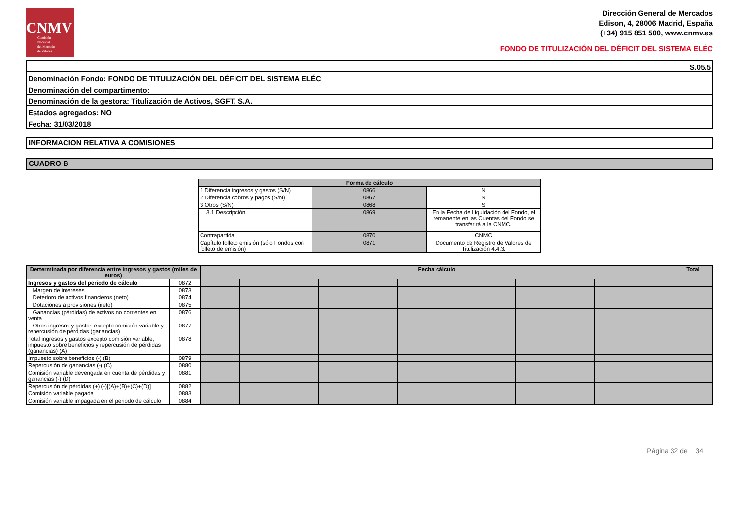CNMV
Comisión
Nacional
del Mercado
de Valores
Dirección General de Mercados
Edison, 4, 28006 Madrid, España
(+34) 915 851 500, www.cnmv.es
FONDO DE TITULIZACIÓN DEL DÉFICIT DEL SISTEMA ELÉC
| S.05.5 |
| Denominación Fondo: FONDO DE TITULIZACIÓN DEL DÉFICIT DEL SISTEMA ELÉC |
| Denominación del compartimento: |
| Denominación de la gestora: Titulización de Activos, SGFT, S.A. |
| Estados agregados: NO |
| Fecha: 31/03/2018 |
INFORMACION RELATIVA A COMISIONES
CUADRO B
| Forma de cálculo | | |
| --- | --- | --- |
| 1 Diferencia ingresos y gastos (S/N) | 0866 | N |
| 2 Diferencia cobros y pagos (S/N) | 0867 | N |
| 3 Otros (S/N) | 0868 | S |
| 3.1 Descripción | 0869 | En la Fecha de Liquidación del Fondo, el remanente en las Cuentas del Fondo se transferirá a la CNMC. |
| Contrapartida | 0870 | CNMC |
| Capítulo folleto emisión (sólo Fondos con folleto de emisión) | 0871 | Documento de Registro de Valores de Titulización 4.4.3. |
| Derterminada por diferencia entre ingresos y gastos (miles de euros) | | Fecha cálculo | | | | | | | | | | | | Total |
| --- | --- | --- | --- | --- | --- | --- | --- | --- | --- | --- | --- | --- | --- | --- |
| Ingresos y gastos del periodo de cálculo | 0872 | | | | | | | | | | | | | |
| Margen de intereses | 0873 | | | | | | | | | | | | | |
| Deterioro de activos financieros (neto) | 0874 | | | | | | | | | | | | | |
| Dotaciones a provisiones (neto) | 0875 | | | | | | | | | | | | | |
| Ganancias (pérdidas) de activos no corrientes en venta | 0876 | | | | | | | | | | | | | |
| Otros ingresos y gastos excepto comisión variable y repercusión de pérdidas (ganancias) | 0877 | | | | | | | | | | | | | |
| Total ingresos y gastos excepto comisión variable, impuesto sobre beneficios y repercusión de pérdidas (ganancias) (A) | 0878 | | | | | | | | | | | | | |
| Impuesto sobre beneficios (-) (B) | 0879 | | | | | | | | | | | | | |
| Repercusión de ganancias (-) (C) | 0880 | | | | | | | | | | | | | |
| Comisión variable devengada en cuenta de pérdidas y ganancias (-) (D) | 0881 | | | | | | | | | | | | | |
| Repercusión de pérdidas (+) (-)[(A)+(B)+(C)+(D)] | 0882 | | | | | | | | | | | | | |
| Comisión variable pagada | 0883 | | | | | | | | | | | | | |
| Comisión variable impagada en el periodo de cálculo | 0884 | | | | | | | | | | | | | |
Página 32 de 34